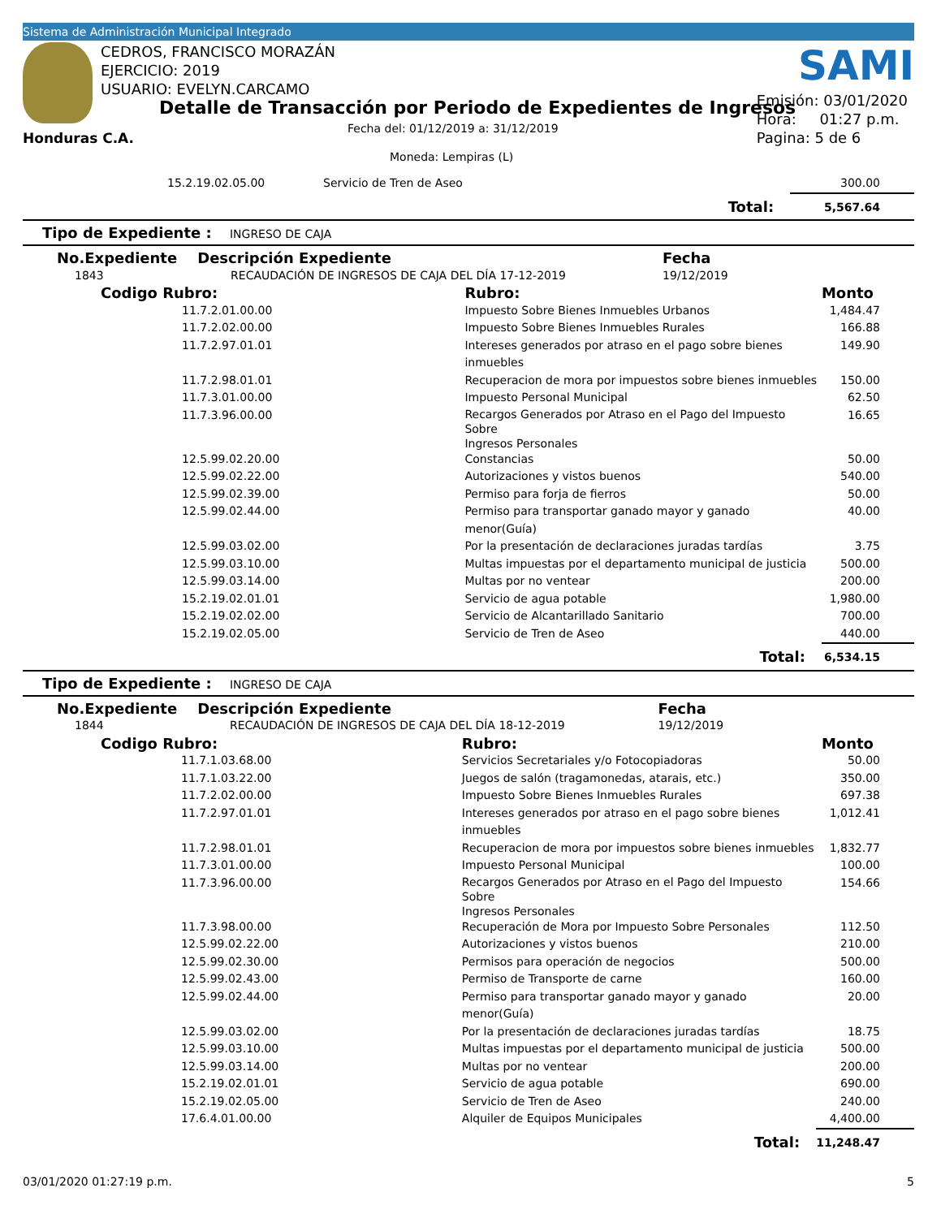Sistema de Administración Municipal Integrado
CEDROS, FRANCISCO MORAZÁN
EJERCICIO: 2019
USUARIO: EVELYN.CARCAMO
Detalle de Transacción por Periodo de Expedientes de Ingresos
Fecha del: 01/12/2019 a: 31/12/2019
Honduras C.A.
Moneda: Lempiras (L)
SAMI
Emisión: 03/01/2020
Hora: 01:27 p.m.
Pagina: 5 de 6
| | 15.2.19.02.05.00 | Servicio de Tren de Aseo | | 300.00 |
| | | | Total: | 5,567.64 |
Tipo de Expediente : INGRESO DE CAJA
| No.Expediente Descripción Expediente | | | Fecha | |
| 1843 | RECAUDACIÓN DE INGRESOS DE CAJA DEL DÍA 17-12-2019 | | 19/12/2019 | |
| Codigo Rubro: | | Rubro: | | Monto |
| | 11.7.2.01.00.00 | Impuesto Sobre Bienes Inmuebles Urbanos | | 1,484.47 |
| | 11.7.2.02.00.00 | Impuesto Sobre Bienes Inmuebles Rurales | | 166.88 |
| | 11.7.2.97.01.01 | Intereses generados por atraso en el pago sobre bienes inmuebles | | 149.90 |
| | 11.7.2.98.01.01 | Recuperacion de mora por impuestos sobre bienes inmuebles | | 150.00 |
| | 11.7.3.01.00.00 | Impuesto Personal Municipal | | 62.50 |
| | 11.7.3.96.00.00 | Recargos Generados por Atraso en el Pago del Impuesto Sobre Ingresos Personales | | 16.65 |
| | 12.5.99.02.20.00 | Constancias | | 50.00 |
| | 12.5.99.02.22.00 | Autorizaciones y vistos buenos | | 540.00 |
| | 12.5.99.02.39.00 | Permiso para forja de fierros | | 50.00 |
| | 12.5.99.02.44.00 | Permiso para transportar ganado mayor y ganado menor(Guía) | | 40.00 |
| | 12.5.99.03.02.00 | Por la presentación de declaraciones juradas tardías | | 3.75 |
| | 12.5.99.03.10.00 | Multas impuestas por el departamento municipal de justicia | | 500.00 |
| | 12.5.99.03.14.00 | Multas por no ventear | | 200.00 |
| | 15.2.19.02.01.01 | Servicio de agua potable | | 1,980.00 |
| | 15.2.19.02.02.00 | Servicio de Alcantarillado Sanitario | | 700.00 |
| | 15.2.19.02.05.00 | Servicio de Tren de Aseo | | 440.00 |
| | | | Total: | 6,534.15 |
Tipo de Expediente : INGRESO DE CAJA
| No.Expediente Descripción Expediente | | | Fecha | |
| 1844 | RECAUDACIÓN DE INGRESOS DE CAJA DEL DÍA 18-12-2019 | | 19/12/2019 | |
| Codigo Rubro: | | Rubro: | | Monto |
| | 11.7.1.03.68.00 | Servicios Secretariales y/o Fotocopiadoras | | 50.00 |
| | 11.7.1.03.22.00 | Juegos de salón (tragamonedas, atarais, etc.) | | 350.00 |
| | 11.7.2.02.00.00 | Impuesto Sobre Bienes Inmuebles Rurales | | 697.38 |
| | 11.7.2.97.01.01 | Intereses generados por atraso en el pago sobre bienes inmuebles | | 1,012.41 |
| | 11.7.2.98.01.01 | Recuperacion de mora por impuestos sobre bienes inmuebles | | 1,832.77 |
| | 11.7.3.01.00.00 | Impuesto Personal Municipal | | 100.00 |
| | 11.7.3.96.00.00 | Recargos Generados por Atraso en el Pago del Impuesto Sobre Ingresos Personales | | 154.66 |
| | 11.7.3.98.00.00 | Recuperación de Mora por Impuesto Sobre Personales | | 112.50 |
| | 12.5.99.02.22.00 | Autorizaciones y vistos buenos | | 210.00 |
| | 12.5.99.02.30.00 | Permisos para operación de negocios | | 500.00 |
| | 12.5.99.02.43.00 | Permiso de Transporte de carne | | 160.00 |
| | 12.5.99.02.44.00 | Permiso para transportar ganado mayor y ganado menor(Guía) | | 20.00 |
| | 12.5.99.03.02.00 | Por la presentación de declaraciones juradas tardías | | 18.75 |
| | 12.5.99.03.10.00 | Multas impuestas por el departamento municipal de justicia | | 500.00 |
| | 12.5.99.03.14.00 | Multas por no ventear | | 200.00 |
| | 15.2.19.02.01.01 | Servicio de agua potable | | 690.00 |
| | 15.2.19.02.05.00 | Servicio de Tren de Aseo | | 240.00 |
| | 17.6.4.01.00.00 | Alquiler de Equipos Municipales | | 4,400.00 |
| | | | Total: | 11,248.47 |
03/01/2020 01:27:19 p.m. 5